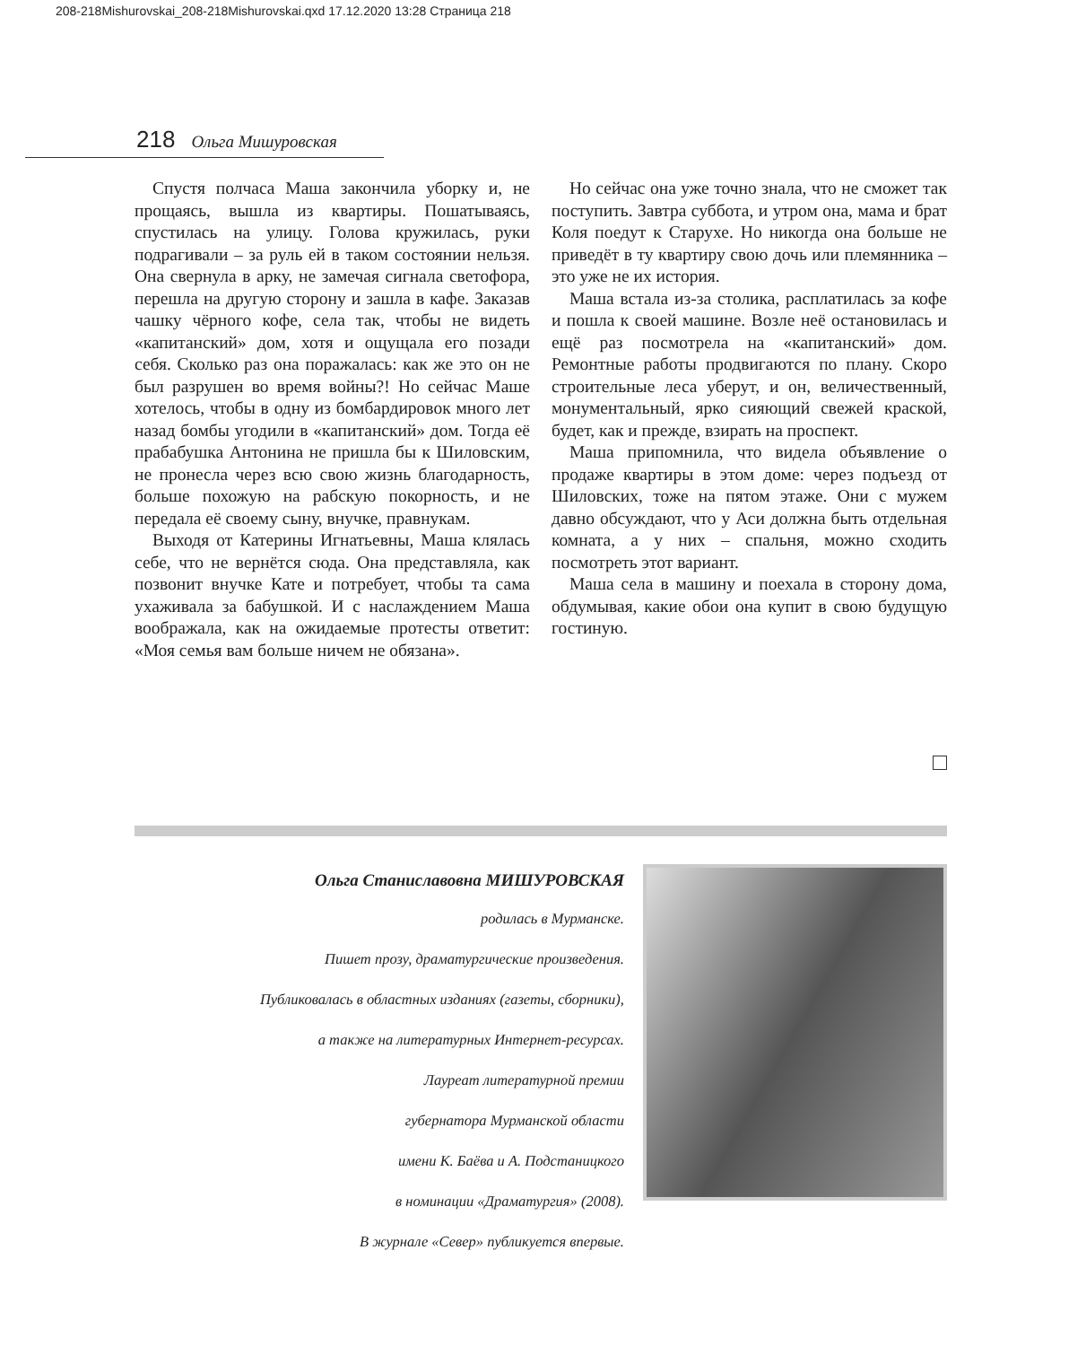208-218Mishurovskai_208-218Mishurovskai.qxd 17.12.2020 13:28 Страница 218
218 Ольга Мишуровская
Спустя полчаса Маша закончила уборку и, не прощаясь, вышла из квартиры. Пошатываясь, спустилась на улицу. Голова кружилась, руки подрагивали – за руль ей в таком состоянии нельзя. Она свернула в арку, не замечая сигнала светофора, перешла на другую сторону и зашла в кафе. Заказав чашку чёрного кофе, села так, чтобы не видеть «капитанский» дом, хотя и ощущала его позади себя. Сколько раз она поражалась: как же это он не был разрушен во время войны?! Но сейчас Маше хотелось, чтобы в одну из бомбардировок много лет назад бомбы угодили в «капитанский» дом. Тогда её прабабушка Антонина не пришла бы к Шиловским, не пронесла через всю свою жизнь благодарность, больше похожую на рабскую покорность, и не передала её своему сыну, внучке, правнукам.
Выходя от Катерины Игнатьевны, Маша клялась себе, что не вернётся сюда. Она представляла, как позвонит внучке Кате и потребует, чтобы та сама ухаживала за бабушкой. И с наслаждением Маша воображала, как на ожидаемые протесты ответит: «Моя семья вам больше ничем не обязана».
Но сейчас она уже точно знала, что не сможет так поступить. Завтра суббота, и утром она, мама и брат Коля поедут к Старухе. Но никогда она больше не приведёт в ту квартиру свою дочь или племянника – это уже не их история.
Маша встала из-за столика, расплатилась за кофе и пошла к своей машине. Возле неё остановилась и ещё раз посмотрела на «капитанский» дом. Ремонтные работы продвигаются по плану. Скоро строительные леса уберут, и он, величественный, монументальный, ярко сияющий свежей краской, будет, как и прежде, взирать на проспект.
Маша припомнила, что видела объявление о продаже квартиры в этом доме: через подъезд от Шиловских, тоже на пятом этаже. Они с мужем давно обсуждают, что у Аси должна быть отдельная комната, а у них – спальня, можно сходить посмотреть этот вариант.
Маша села в машину и поехала в сторону дома, обдумывая, какие обои она купит в свою будущую гостиную.
Ольга Станиславовна МИШУРОВСКАЯ
родилась в Мурманске.
Пишет прозу, драматургические произведения.
Публиковалась в областных изданиях (газеты, сборники),
а также на литературных Интернет-ресурсах.
Лауреат литературной премии
губернатора Мурманской области
имени К. Баёва и А. Подстаницкого
в номинации «Драматургия» (2008).
В журнале «Север» публикуется впервые.